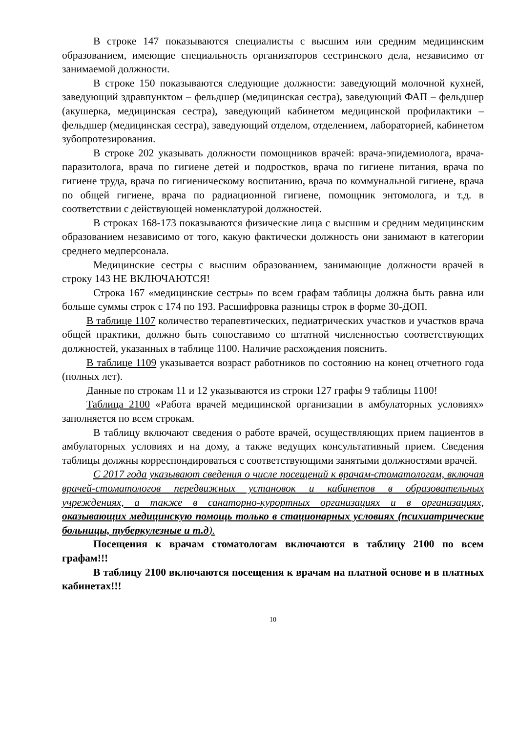В строке 147 показываются специалисты с высшим или средним медицинским образованием, имеющие специальность организаторов сестринского дела, независимо от занимаемой должности.
В строке 150 показываются следующие должности: заведующий молочной кухней, заведующий здравпунктом – фельдшер (медицинская сестра), заведующий ФАП – фельдшер (акушерка, медицинская сестра), заведующий кабинетом медицинской профилактики – фельдшер (медицинская сестра), заведующий отделом, отделением, лабораторией, кабинетом зубопротезирования.
В строке 202 указывать должности помощников врачей: врача-эпидемиолога, врача-паразитолога, врача по гигиене детей и подростков, врача по гигиене питания, врача по гигиене труда, врача по гигиеническому воспитанию, врача по коммунальной гигиене, врача по общей гигиене, врача по радиационной гигиене, помощник энтомолога, и т.д. в соответствии с действующей номенклатурой должностей.
В строках 168-173 показываются физические лица с высшим и средним медицинским образованием независимо от того, какую фактически должность они занимают в категории среднего медперсонала.
Медицинские сестры с высшим образованием, занимающие должности врачей в строку 143 НЕ ВКЛЮЧАЮТСЯ!
Строка 167 «медицинские сестры» по всем графам таблицы должна быть равна или больше суммы строк с 174 по 193. Расшифровка разницы строк в форме 30-ДОП.
В таблице 1107 количество терапевтических, педиатрических участков и участков врача общей практики, должно быть сопоставимо со штатной численностью соответствующих должностей, указанных в таблице 1100. Наличие расхождения пояснить.
В таблице 1109 указывается возраст работников по состоянию на конец отчетного года (полных лет).
Данные по строкам 11 и 12 указываются из строки 127 графы 9 таблицы 1100!
Таблица 2100 «Работа врачей медицинской организации в амбулаторных условиях» заполняется по всем строкам.
В таблицу включают сведения о работе врачей, осуществляющих прием пациентов в амбулаторных условиях и на дому, а также ведущих консультативный прием. Сведения таблицы должны корреспондироваться с соответствующими занятыми должностями врачей.
С 2017 года указывают сведения о числе посещений к врачам-стоматологам, включая врачей-стоматологов передвижных установок и кабинетов в образовательных учреждениях, а также в санаторно-курортных организациях и в организациях, оказывающих медицинскую помощь только в стационарных условиях (психиатрические больницы, туберкулезные и т.д).
Посещения к врачам стоматологам включаются в таблицу 2100 по всем графам!!!
В таблицу 2100 включаются посещения к врачам на платной основе и в платных кабинетах!!!
10